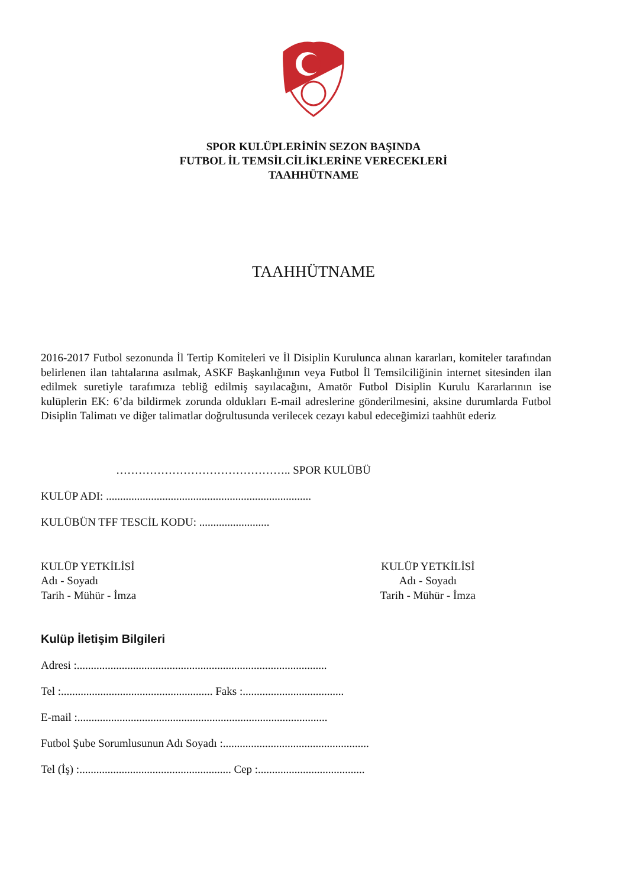SPOR KULÜPLERİNİN SEZON BAŞINDA
FUTBOL İL TEMSİLCİLİKLERİNE VERECEKLERİ
TAAHHÜTNAME
TAAHHÜTNAME
2016-2017 Futbol sezonunda İl Tertip Komiteleri ve İl Disiplin Kurulunca alınan kararları, komiteler tarafından belirlenen ilan tahtalarına asılmak, ASKF Başkanlığının veya Futbol İl Temsilciliğinin internet sitesinden ilan edilmek suretiyle tarafımıza tebliğ edilmiş sayılacağını, Amatör Futbol Disiplin Kurulu Kararlarının ise kulüplerin EK: 6’da bildirmek zorunda oldukları E-mail adreslerine gönderilmesini, aksine durumlarda Futbol Disiplin Talimatı ve diğer talimatlar doğrultusunda verilecek cezayı kabul edeceğimizi taahhüt ederiz
……………………………………….. SPOR KULÜBÜ
KULÜP ADI: .........................................................................
KULÜBÜN TFF TESCİL KODU: .........................
KULÜP YETKİLİSİ
Adı - Soyadı
Tarih - Mühür - İmza
KULÜP YETKİLİSİ
Adı - Soyadı
Tarih - Mühür - İmza
Kulüp İletişim Bilgileri
Adresi :.........................................................................................
Tel :...................................................... Faks :....................................
E-mail :.........................................................................................
Futbol Şube Sorumlusunun Adı Soyadı :....................................................
Tel (İş) :...................................................... Cep :......................................